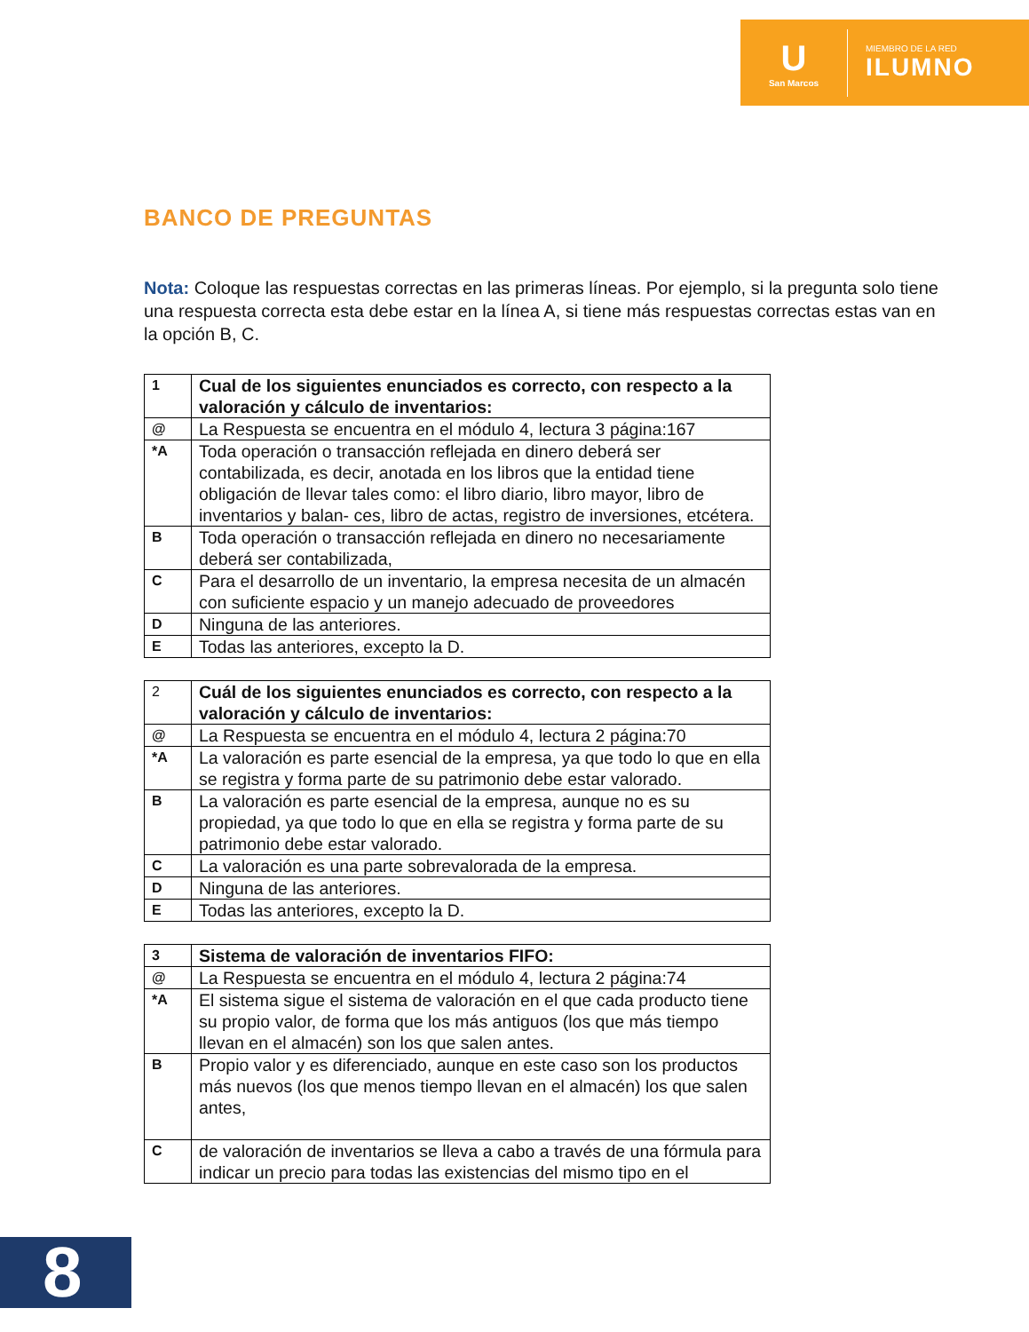U
San Marcos
MIEMBRO DE LA RED
ILUMNO
BANCO DE PREGUNTAS
Nota: Coloque las respuestas correctas en las primeras líneas. Por ejemplo, si la pregunta solo tiene una respuesta correcta esta debe estar en la línea A, si tiene más respuestas correctas estas van en la opción B, C.
| 1 | Cual de los siguientes enunciados es correcto, con respecto a la valoración y cálculo de inventarios: |
| @ | La Respuesta se encuentra en el módulo 4, lectura 3 página:167 |
| *A | Toda operación o transacción reflejada en dinero deberá ser contabilizada, es decir, anotada en los libros que la entidad tiene obligación de llevar tales como: el libro diario, libro mayor, libro de inventarios y balan- ces, libro de actas, registro de inversiones, etcétera. |
| B | Toda operación o transacción reflejada en dinero no necesariamente deberá ser contabilizada, |
| C | Para el desarrollo de un inventario, la empresa necesita de un almacén con suficiente espacio y un manejo adecuado de proveedores |
| D | Ninguna de las anteriores. |
| E | Todas las anteriores, excepto la D. |
| 2 | Cuál de los siguientes enunciados es correcto, con respecto a la valoración y cálculo de inventarios: |
| @ | La Respuesta se encuentra en el módulo 4, lectura 2 página:70 |
| *A | La valoración es parte esencial de la empresa, ya que todo lo que en ella se registra y forma parte de su patrimonio debe estar valorado. |
| B | La valoración es parte esencial de la empresa, aunque no es su propiedad, ya que todo lo que en ella se registra y forma parte de su patrimonio debe estar valorado. |
| C | La valoración es una parte sobrevalorada de la empresa. |
| D | Ninguna de las anteriores. |
| E | Todas las anteriores, excepto la D. |
| 3 | Sistema de valoración de inventarios FIFO: |
| @ | La Respuesta se encuentra en el módulo 4, lectura 2 página:74 |
| *A | El sistema sigue el sistema de valoración en el que cada producto tiene su propio valor, de forma que los más antiguos (los que más tiempo llevan en el almacén) son los que salen antes. |
| B | Propio valor y es diferenciado, aunque en este caso son los productos más nuevos (los que menos tiempo llevan en el almacén) los que salen antes, |
| C | de valoración de inventarios se lleva a cabo a través de una fórmula para indicar un precio para todas las existencias del mismo tipo en el |
8